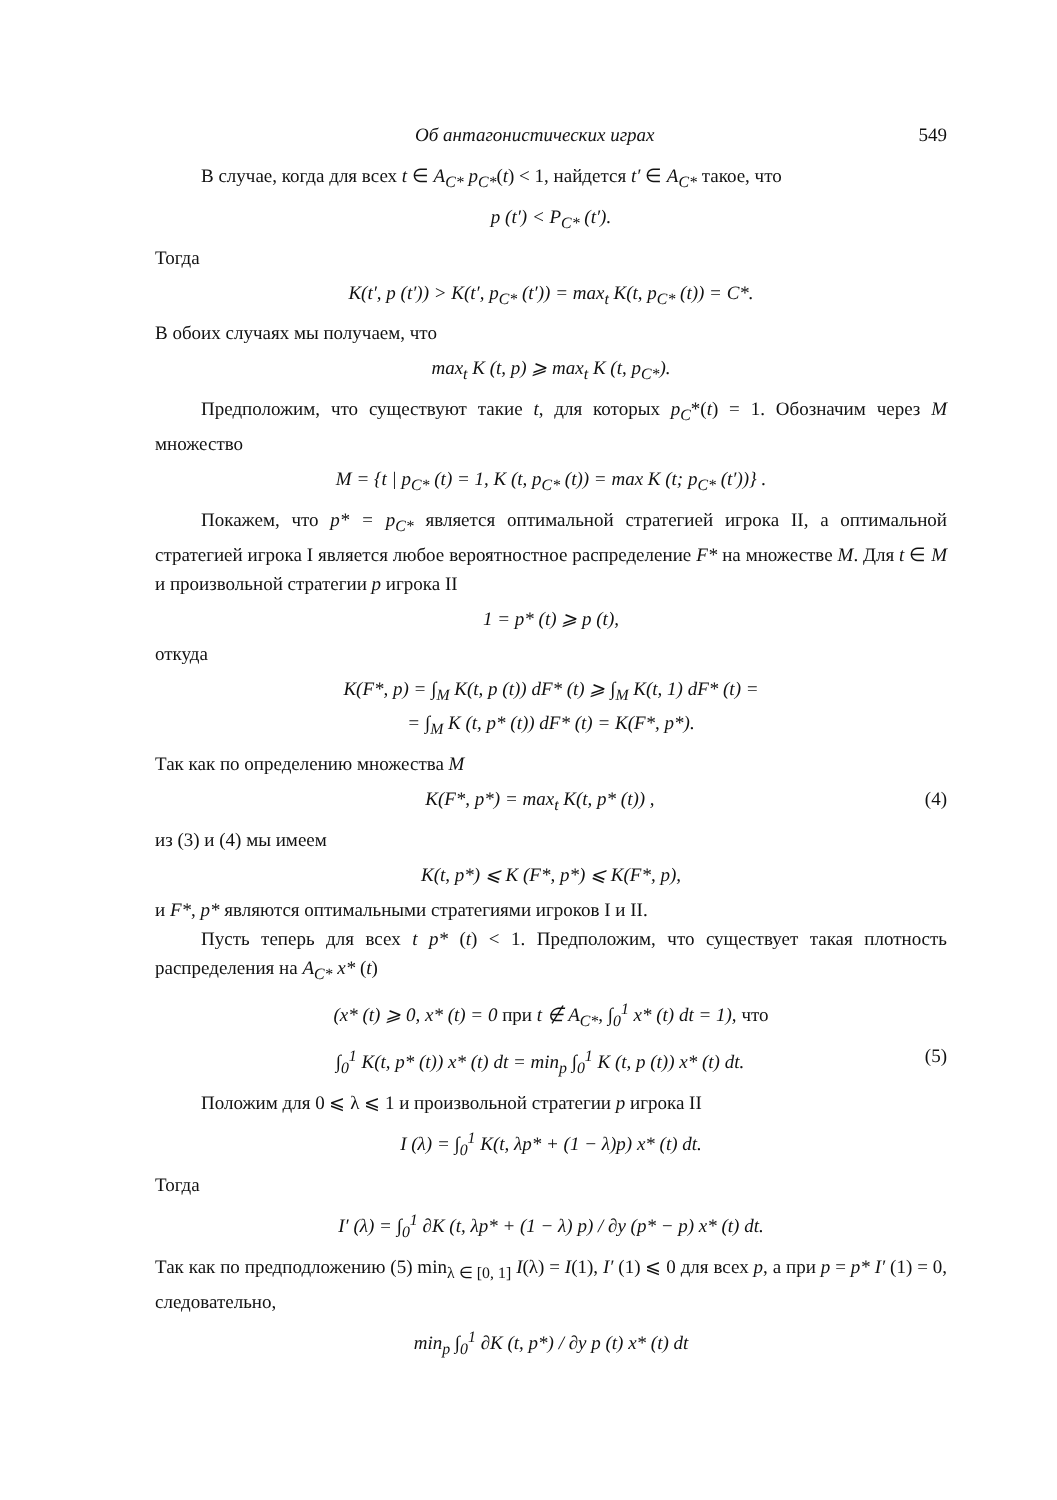Об антагонистических играх 549
В случае, когда для всех t ∈ A<sub>C*</sub> p<sub>C*</sub>(t) < 1, найдется t′ ∈ A<sub>C*</sub> такое, что
p (t′) < P<sub>C*</sub> (t′).
Тогда
K(t′, p (t′)) > K(t′, p<sub>C*</sub> (t′)) = max<sub>t</sub> K(t, p<sub>C*</sub> (t)) = C*.
В обоих случаях мы получаем, что
max<sub>t</sub> K (t, p) ⩾ max<sub>t</sub> K (t, p<sub>C*</sub>).
Предположим, что существуют такие t, для которых p<sub>C</sub>*(t) = 1. Обозначим через M множество
M = {t | p<sub>C*</sub> (t) = 1, K (t, p<sub>C*</sub> (t)) = max K (t; p<sub>C*</sub> (t′))} .
Покажем, что p* = p<sub>C*</sub> является оптимальной стратегией игрока II, а оптимальной стратегией игрока I является любое вероятностное распределение F* на множестве M. Для t ∈ M и произвольной стратегии p игрока II
1 = p* (t) ⩾ p (t),
откуда
K(F*, p) = ∫<sub>M</sub> K(t, p (t)) dF* (t) ⩾ ∫<sub>M</sub> K(t, 1) dF* (t) =
= ∫<sub>M</sub> K (t, p* (t)) dF* (t) = K(F*, p*).
Так как по определению множества M
K(F*, p*) = max<sub>t</sub> K(t, p* (t)) , (4)
из (3) и (4) мы имеем
K(t, p*) ⩽ K (F*, p*) ⩽ K(F*, p),
и F*, p* являются оптимальными стратегиями игроков I и II.
Пусть теперь для всех t p* (t) < 1. Предположим, что существует такая плотность распределения на A<sub>C*</sub> x* (t)
(x* (t) ⩾ 0, x* (t) = 0 при t ∉ A<sub>C*</sub>, ∫<sub>0</sub><sup>1</sup> x* (t) dt = 1), что
∫<sub>0</sub><sup>1</sup> K(t, p* (t)) x* (t) dt = min<sub>p</sub> ∫<sub>0</sub><sup>1</sup> K (t, p (t)) x* (t) dt. (5)
Положим для 0 ⩽ λ ⩽ 1 и произвольной стратегии p игрока II
I (λ) = ∫<sub>0</sub><sup>1</sup> K(t, λp* + (1 − λ)p) x* (t) dt.
Тогда
I′ (λ) = ∫<sub>0</sub><sup>1</sup> ∂K (t, λp* + (1 − λ) p) / ∂y (p* − p) x* (t) dt.
Так как по предподложению (5) min<sub>λ ∈ [0, 1]</sub> I(λ) = I(1), I′ (1) ⩽ 0 для всех p, а при p = p* I′ (1) = 0, следовательно,
min<sub>p</sub> ∫<sub>0</sub><sup>1</sup> ∂K (t, p*) / ∂y p (t) x* (t) dt